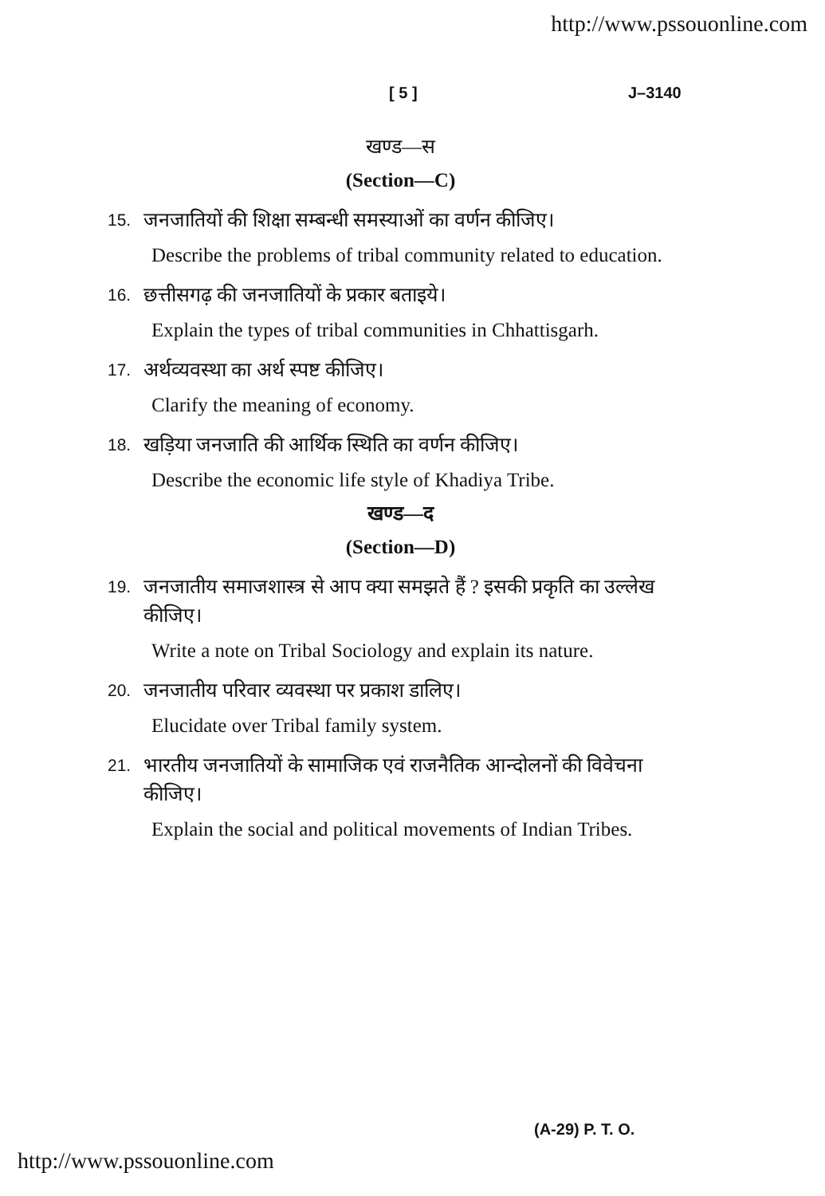http://www.pssouonline.com
[ 5 ] J–3140
खण्ड—स
(Section—C)
15. जनजातियों की शिक्षा सम्बन्धी समस्याओं का वर्णन कीजिए।
Describe the problems of tribal community related to education.
16. छत्तीसगढ़ की जनजातियों के प्रकार बताइये।
Explain the types of tribal communities in Chhattisgarh.
17. अर्थव्यवस्था का अर्थ स्पष्ट कीजिए।
Clarify the meaning of economy.
18. खड़िया जनजाति की आर्थिक स्थिति का वर्णन कीजिए।
Describe the economic life style of Khadiya Tribe.
खण्ड—द
(Section—D)
19. जनजातीय समाजशास्त्र से आप क्या समझते हैं ? इसकी प्रकृति का उल्लेख कीजिए।
Write a note on Tribal Sociology and explain its nature.
20. जनजातीय परिवार व्यवस्था पर प्रकाश डालिए।
Elucidate over Tribal family system.
21. भारतीय जनजातियों के सामाजिक एवं राजनैतिक आन्दोलनों की विवेचना कीजिए।
Explain the social and political movements of Indian Tribes.
(A-29) P. T. O.
http://www.pssouonline.com